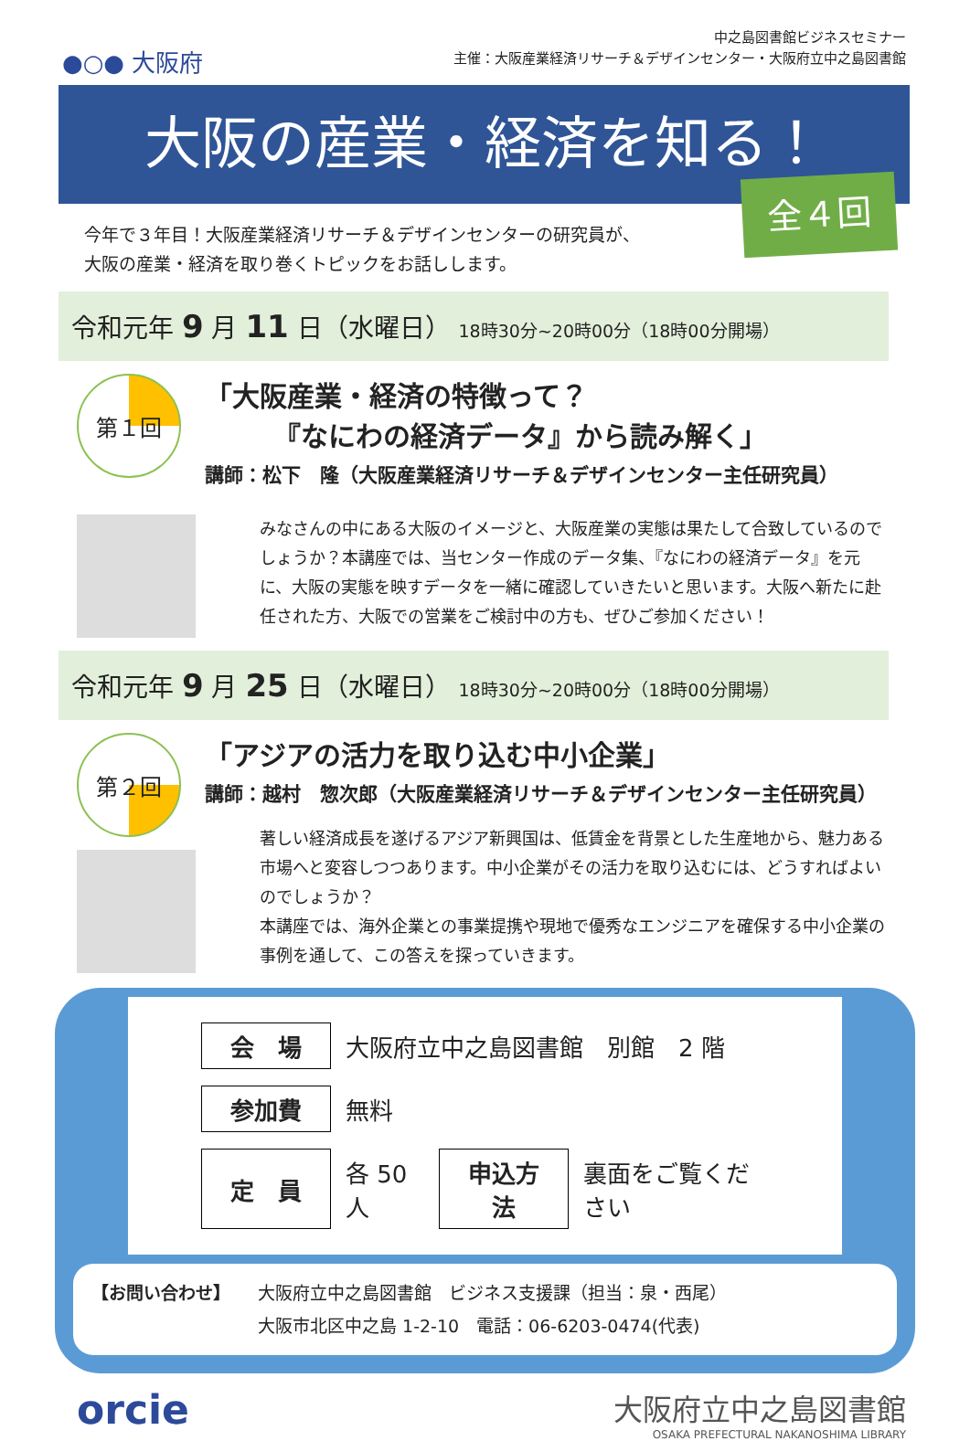●○● 大阪府
中之島図書館ビジネスセミナー
主催：大阪産業経済リサーチ＆デザインセンター・大阪府立中之島図書館
大阪の産業・経済を知る！
全４回
今年で３年目！大阪産業経済リサーチ＆デザインセンターの研究員が、
大阪の産業・経済を取り巻くトピックをお話しします。
令和元年 9 月 11 日（水曜日） 18時30分~20時00分（18時00分開場）
第１回
「大阪産業・経済の特徴って？
　　　『なにわの経済データ』から読み解く」
講師：松下　隆（大阪産業経済リサーチ＆デザインセンター主任研究員）
みなさんの中にある大阪のイメージと、大阪産業の実態は果たして合致しているのでしょうか？本講座では、当センター作成のデータ集、『なにわの経済データ』を元に、大阪の実態を映すデータを一緒に確認していきたいと思います。大阪へ新たに赴任された方、大阪での営業をご検討中の方も、ぜひご参加ください！
令和元年 9 月 25 日（水曜日） 18時30分~20時00分（18時00分開場）
第２回
「アジアの活力を取り込む中小企業」
講師：越村　惣次郎（大阪産業経済リサーチ＆デザインセンター主任研究員）
著しい経済成長を遂げるアジア新興国は、低賃金を背景とした生産地から、魅力ある市場へと変容しつつあります。中小企業がその活力を取り込むには、どうすればよいのでしょうか？
本講座では、海外企業との事業提携や現地で優秀なエンジニアを確保する中小企業の事例を通して、この答えを探っていきます。
| 会 場 | 大阪府立中之島図書館 別館 2 階 | | |
| 参加費 | 無料 | | |
| 定 員 | 各 50 人 | 申込方法 | 裏面をご覧ください |
【お問い合わせ】 大阪府立中之島図書館　ビジネス支援課（担当：泉・西尾）
大阪市北区中之島 1-2-10　電話：06-6203-0474(代表)
orcie
大阪府立中之島図書館
OSAKA PREFECTURAL NAKANOSHIMA LIBRARY